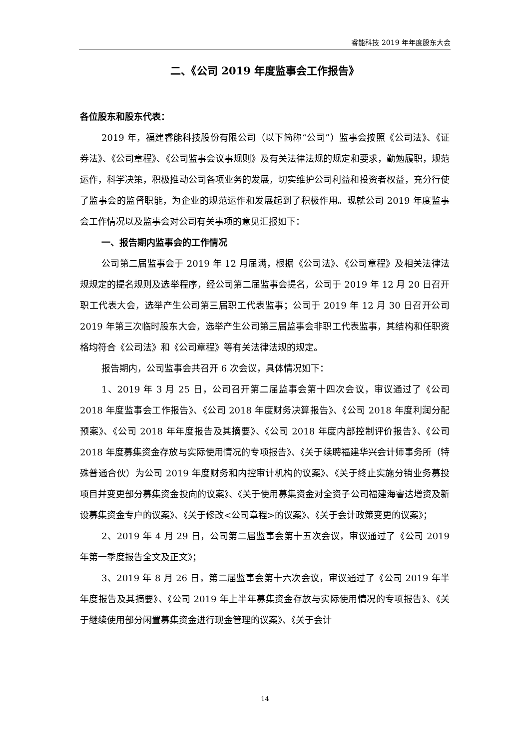睿能科技 2019 年年度股东大会
二、《公司 2019 年度监事会工作报告》
各位股东和股东代表：
2019 年，福建睿能科技股份有限公司（以下简称“公司”）监事会按照《公司法》、《证券法》、《公司章程》、《公司监事会议事规则》及有关法律法规的规定和要求，勤勉履职，规范运作，科学决策，积极推动公司各项业务的发展，切实维护公司利益和投资者权益，充分行使了监事会的监督职能，为企业的规范运作和发展起到了积极作用。现就公司 2019 年度监事会工作情况以及监事会对公司有关事项的意见汇报如下：
一、报告期内监事会的工作情况
公司第二届监事会于 2019 年 12 月届满，根据《公司法》、《公司章程》及相关法律法规规定的提名规则及选举程序，经公司第二届监事会提名，公司于 2019 年 12 月 20 日召开职工代表大会，选举产生公司第三届职工代表监事；公司于 2019 年 12 月 30 日召开公司 2019 年第三次临时股东大会，选举产生公司第三届监事会非职工代表监事，其结构和任职资格均符合《公司法》和《公司章程》等有关法律法规的规定。
报告期内，公司监事会共召开 6 次会议，具体情况如下：
1、2019 年 3 月 25 日，公司召开第二届监事会第十四次会议，审议通过了《公司 2018 年度监事会工作报告》、《公司 2018 年度财务决算报告》、《公司 2018 年度利润分配预案》、《公司 2018 年年度报告及其摘要》、《公司 2018 年度内部控制评价报告》、《公司 2018 年度募集资金存放与实际使用情况的专项报告》、《关于续聘福建华兴会计师事务所（特殊普通合伙）为公司 2019 年度财务和内控审计机构的议案》、《关于终止实施分销业务募投项目并变更部分募集资金投向的议案》、《关于使用募集资金对全资子公司福建海睿达增资及新设募集资金专户的议案》、《关于修改<公司章程>的议案》、《关于会计政策变更的议案》；
2、2019 年 4 月 29 日，公司第二届监事会第十五次会议，审议通过了《公司 2019 年第一季度报告全文及正文》；
3、2019 年 8 月 26 日，第二届监事会第十六次会议，审议通过了《公司 2019 年半年度报告及其摘要》、《公司 2019 年上半年募集资金存放与实际使用情况的专项报告》、《关于继续使用部分闲置募集资金进行现金管理的议案》、《关于会计
14